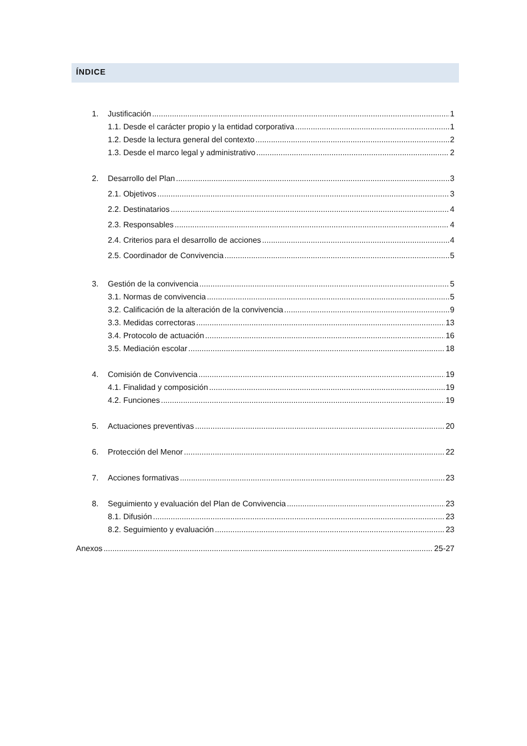ÍNDICE
1. Justificación 1
1.1. Desde el carácter propio y la entidad corporativa 1
1.2. Desde la lectura general del contexto 2
1.3. Desde el marco legal y administrativo 2
2. Desarrollo del Plan 3
2.1. Objetivos 3
2.2. Destinatarios 4
2.3. Responsables 4
2.4. Criterios para el desarrollo de acciones 4
2.5. Coordinador de Convivencia 5
3. Gestión de la convivencia 5
3.1. Normas de convivencia 5
3.2. Calificación de la alteración de la convivencia 9
3.3. Medidas correctoras 13
3.4. Protocolo de actuación 16
3.5. Mediación escolar 18
4. Comisión de Convivencia 19
4.1. Finalidad y composición 19
4.2. Funciones 19
5. Actuaciones preventivas 20
6. Protección del Menor 22
7. Acciones formativas 23
8. Seguimiento y evaluación del Plan de Convivencia 23
8.1. Difusión 23
8.2. Seguimiento y evaluación 23
Anexos 25-27